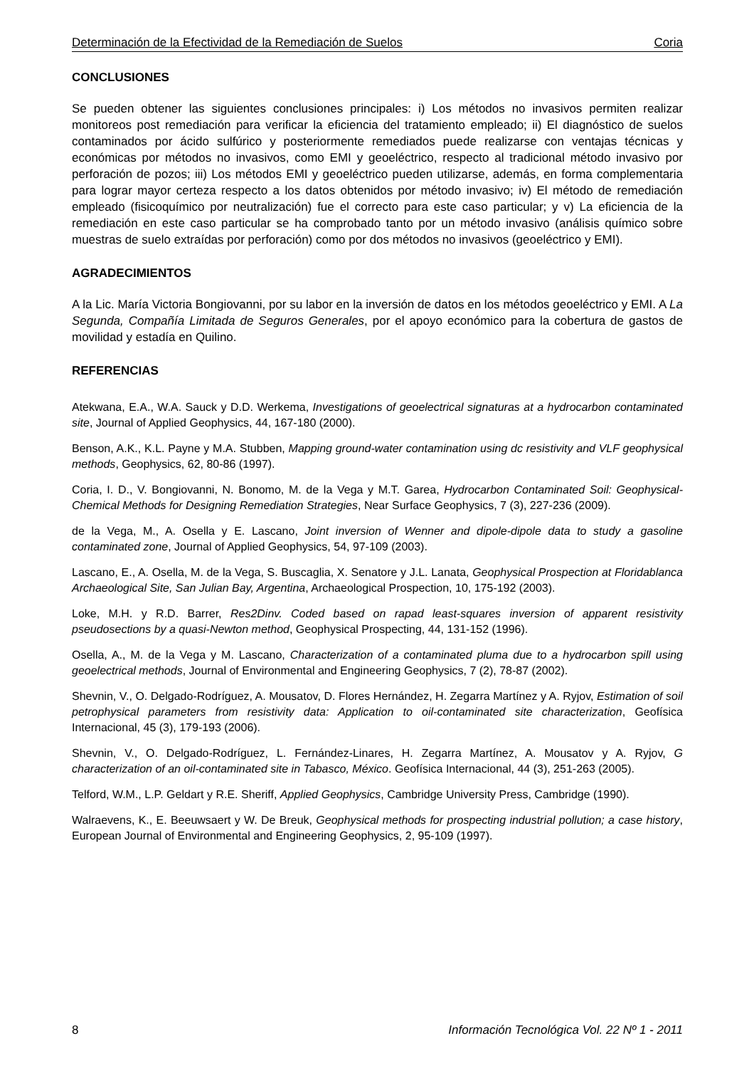Determinación de la Efectividad de la Remediación de Suelos Coria
CONCLUSIONES
Se pueden obtener las siguientes conclusiones principales: i) Los métodos no invasivos permiten realizar monitoreos post remediación para verificar la eficiencia del tratamiento empleado; ii) El diagnóstico de suelos contaminados por ácido sulfúrico y posteriormente remediados puede realizarse con ventajas técnicas y económicas por métodos no invasivos, como EMI y geoeléctrico, respecto al tradicional método invasivo por perforación de pozos; iii) Los métodos EMI y geoeléctrico pueden utilizarse, además, en forma complementaria para lograr mayor certeza respecto a los datos obtenidos por método invasivo; iv) El método de remediación empleado (fisicoquímico por neutralización) fue el correcto para este caso particular; y v) La eficiencia de la remediación en este caso particular se ha comprobado tanto por un método invasivo (análisis químico sobre muestras de suelo extraídas por perforación) como por dos métodos no invasivos (geoeléctrico y EMI).
AGRADECIMIENTOS
A la Lic. María Victoria Bongiovanni, por su labor en la inversión de datos en los métodos geoeléctrico y EMI. A La Segunda, Compañía Limitada de Seguros Generales, por el apoyo económico para la cobertura de gastos de movilidad y estadía en Quilino.
REFERENCIAS
Atekwana, E.A., W.A. Sauck y D.D. Werkema, Investigations of geoelectrical signaturas at a hydrocarbon contaminated site, Journal of Applied Geophysics, 44, 167-180 (2000).
Benson, A.K., K.L. Payne y M.A. Stubben, Mapping ground-water contamination using dc resistivity and VLF geophysical methods, Geophysics, 62, 80-86 (1997).
Coria, I. D., V. Bongiovanni, N. Bonomo, M. de la Vega y M.T. Garea, Hydrocarbon Contaminated Soil: Geophysical-Chemical Methods for Designing Remediation Strategies, Near Surface Geophysics, 7 (3), 227-236 (2009).
de la Vega, M., A. Osella y E. Lascano, Joint inversion of Wenner and dipole-dipole data to study a gasoline contaminated zone, Journal of Applied Geophysics, 54, 97-109 (2003).
Lascano, E., A. Osella, M. de la Vega, S. Buscaglia, X. Senatore y J.L. Lanata, Geophysical Prospection at Floridablanca Archaeological Site, San Julian Bay, Argentina, Archaeological Prospection, 10, 175-192 (2003).
Loke, M.H. y R.D. Barrer, Res2Dinv. Coded based on rapad least-squares inversion of apparent resistivity pseudosections by a quasi-Newton method, Geophysical Prospecting, 44, 131-152 (1996).
Osella, A., M. de la Vega y M. Lascano, Characterization of a contaminated pluma due to a hydrocarbon spill using geoelectrical methods, Journal of Environmental and Engineering Geophysics, 7 (2), 78-87 (2002).
Shevnin, V., O. Delgado-Rodríguez, A. Mousatov, D. Flores Hernández, H. Zegarra Martínez y A. Ryjov, Estimation of soil petrophysical parameters from resistivity data: Application to oil-contaminated site characterization, Geofísica Internacional, 45 (3), 179-193 (2006).
Shevnin, V., O. Delgado-Rodríguez, L. Fernández-Linares, H. Zegarra Martínez, A. Mousatov y A. Ryjov, G characterization of an oil-contaminated site in Tabasco, México. Geofísica Internacional, 44 (3), 251-263 (2005).
Telford, W.M., L.P. Geldart y R.E. Sheriff, Applied Geophysics, Cambridge University Press, Cambridge (1990).
Walraevens, K., E. Beeuwsaert y W. De Breuk, Geophysical methods for prospecting industrial pollution; a case history, European Journal of Environmental and Engineering Geophysics, 2, 95-109 (1997).
8 Información Tecnológica Vol. 22 Nº 1 - 2011